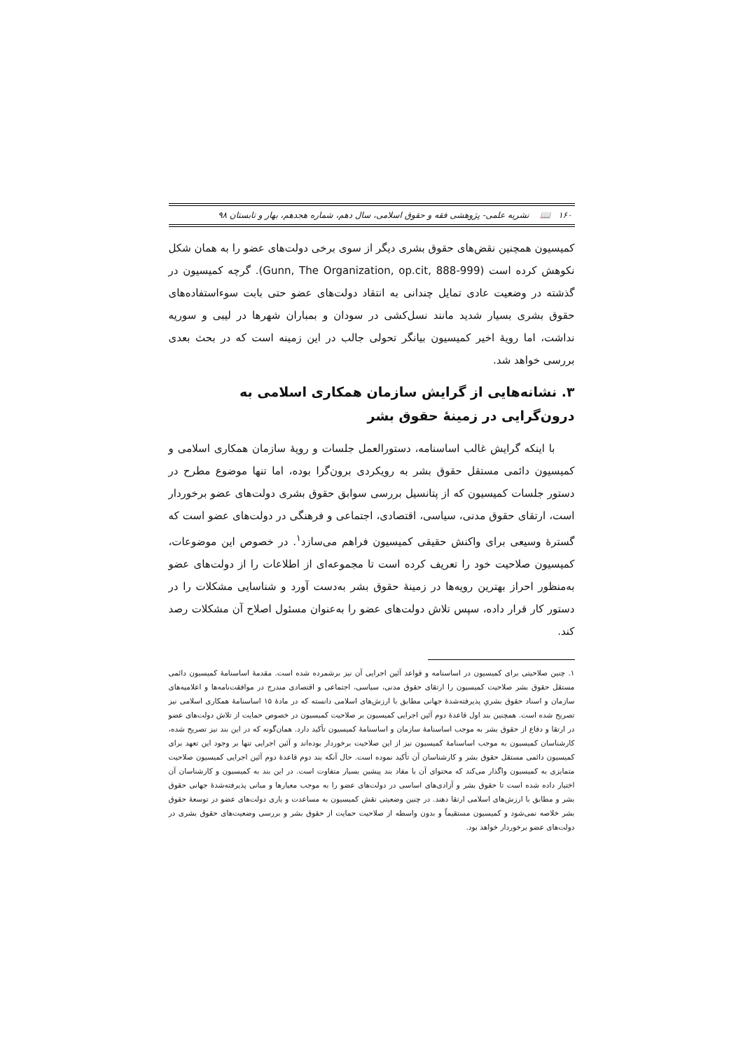۱۶۰ 📖 نشریه علمی- پژوهشی فقه و حقوق اسلامی، سال دهم، شماره هجدهم، بهار و تابستان ۹۸
کمیسیون همچنین نقض‌های حقوق بشری دیگر از سوی برخی دولت‌های عضو را به همان شکل نکوهش کرده است (Gunn, The Organization, op.cit, 888-999). گرچه کمیسیون در گذشته در وضعیت عادی تمایل چندانی به انتقاد دولت‌های عضو حتی بابت سوءاستفاده‌های حقوق بشری بسیار شدید مانند نسل‌کشی در سودان و بمباران شهرها در لیبی و سوریه نداشت، اما رویهٔ اخیر کمیسیون بیانگر تحولی جالب در این زمینه است که در بحث بعدی بررسی خواهد شد.
۳. نشانه‌هایی از گرایش سازمان همکاری اسلامی به درون‌گرایی در زمینهٔ حقوق بشر
با اینکه گرایش غالب اساسنامه، دستورالعمل جلسات و رویهٔ سازمان همکاری اسلامی و کمیسیون دائمی مستقل حقوق بشر به رویکردی برون‌گرا بوده، اما تنها موضوع مطرح در دستور جلسات کمیسیون که از پتانسیل بررسی سوابق حقوق بشری دولت‌های عضو برخوردار است، ارتقای حقوق مدنی، سیاسی، اقتصادی، اجتماعی و فرهنگی در دولت‌های عضو است که گسترهٔ وسیعی برای واکنش حقیقی کمیسیون فراهم می‌سازد<sup>۱</sup>. در خصوص این موضوعات، کمیسیون صلاحیت خود را تعریف کرده است تا مجموعه‌ای از اطلاعات را از دولت‌های عضو به‌منظور احراز بهترین رویه‌ها در زمینهٔ حقوق بشر به‌دست آورد و شناسایی مشکلات را در دستور کار قرار داده، سپس تلاش دولت‌های عضو را به‌عنوان مسئول اصلاح آن مشکلات رصد کند.
۱. چنین صلاحیتی برای کمیسیون در اساسنامه و قواعد آئین اجرایی آن نیز برشمرده شده است. مقدمهٔ اساسنامهٔ کمیسیون دائمی مستقل حقوق بشر صلاحیت کمیسیون را ارتقای حقوق مدنی، سیاسی، اجتماعی و اقتصادی مندرج در موافقت‌نامه‌ها و اعلامیه‌های سازمان و اسناد حقوق بشریِ پذیرفته‌شدهٔ جهانی مطابق با ارزش‌های اسلامی دانسته که در مادهٔ ۱۵ اساسنامهٔ همکاری اسلامی نیز تصریح شده است. همچنین بند اول قاعدهٔ دوم آئین اجرایی کمیسیون بر صلاحیت کمیسیون در خصوص حمایت از تلاش دولت‌های عضو در ارتقا و دفاع از حقوق بشر به موجب اساسنامهٔ سازمان و اساسنامهٔ کمیسیون تأکید دارد. همان‌گونه که در این بند نیز تصریح شده، کارشناسان کمیسیون به موجب اساسنامهٔ کمیسیون نیز از این صلاحیت برخوردار بوده‌اند و آئین اجرایی تنها بر وجود این تعهد برای کمیسیون دائمی مستقل حقوق بشر و کارشناسان آن تأکید نموده است. حال آنکه بند دوم قاعدهٔ دوم آئین اجرایی کمیسیون صلاحیت متمایزی به کمیسیون واگذار می‌کند که محتوای آن با مفاد بند پیشین بسیار متفاوت است. در این بند به کمیسیون و کارشناسان آن اختیار داده شده است تا حقوق بشر و آزادی‌های اساسی در دولت‌های عضو را به موجب معیارها و مبانی پذیرفته‌شدهٔ جهانی حقوق بشر و مطابق با ارزش‌های اسلامی ارتقا دهند. در چنین وضعیتی نقش کمیسیون به مساعدت و یاری دولت‌های عضو در توسعهٔ حقوق بشر خلاصه نمی‌شود و کمیسیون مستقیماً و بدون واسطه از صلاحیت حمایت از حقوق بشر و بررسی وضعیت‌های حقوق بشری در دولت‌های عضو برخوردار خواهد بود.